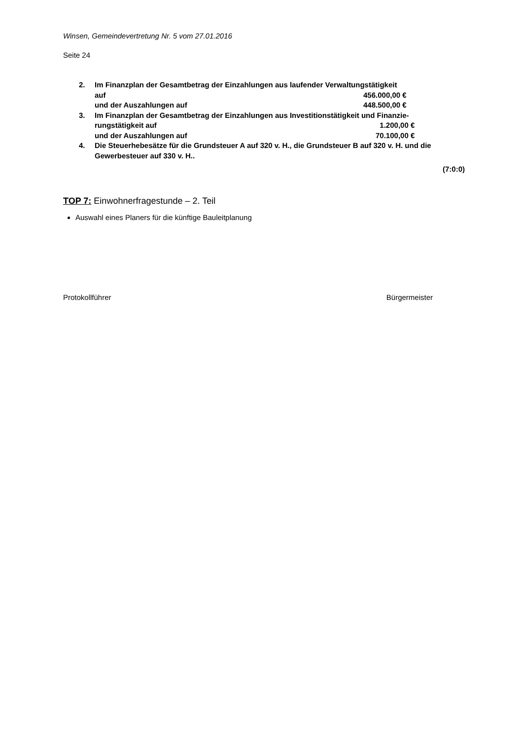Winsen, Gemeindevertretung Nr. 5 vom 27.01.2016
Seite 24
2. Im Finanzplan der Gesamtbetrag der Einzahlungen aus laufender Verwaltungstätigkeit
auf 456.000,00 €
und der Auszahlungen auf 448.500,00 €
3. Im Finanzplan der Gesamtbetrag der Einzahlungen aus Investitionstätigkeit und Finanzie-
rungstätigkeit auf 1.200,00 €
und der Auszahlungen auf 70.100,00 €
4. Die Steuerhebesätze für die Grundsteuer A auf 320 v. H., die Grundsteuer B auf 320 v. H. und die Gewerbesteuer auf 330 v. H..
(7:0:0)
TOP 7: Einwohnerfragestunde – 2. Teil
Auswahl eines Planers für die künftige Bauleitplanung
Protokollführer Bürgermeister